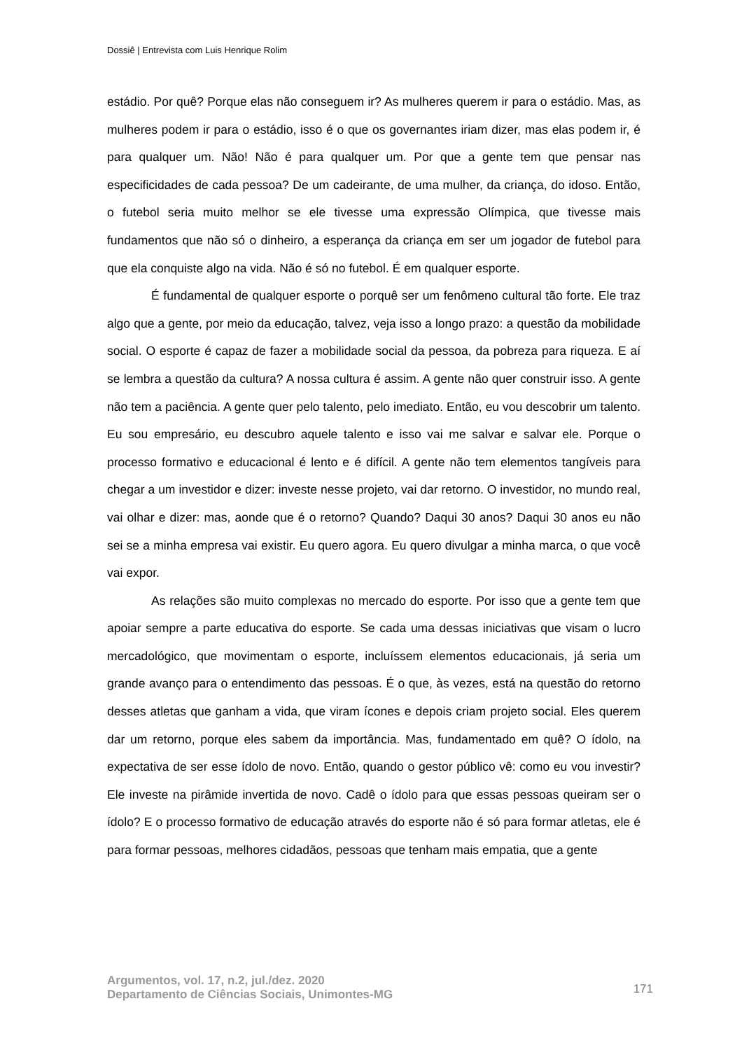Dossiê | Entrevista com Luis Henrique Rolim
estádio. Por quê? Porque elas não conseguem ir? As mulheres querem ir para o estádio. Mas, as mulheres podem ir para o estádio, isso é o que os governantes iriam dizer, mas elas podem ir, é para qualquer um. Não! Não é para qualquer um. Por que a gente tem que pensar nas especificidades de cada pessoa? De um cadeirante, de uma mulher, da criança, do idoso. Então, o futebol seria muito melhor se ele tivesse uma expressão Olímpica, que tivesse mais fundamentos que não só o dinheiro, a esperança da criança em ser um jogador de futebol para que ela conquiste algo na vida. Não é só no futebol. É em qualquer esporte.
É fundamental de qualquer esporte o porquê ser um fenômeno cultural tão forte. Ele traz algo que a gente, por meio da educação, talvez, veja isso a longo prazo: a questão da mobilidade social. O esporte é capaz de fazer a mobilidade social da pessoa, da pobreza para riqueza. E aí se lembra a questão da cultura? A nossa cultura é assim. A gente não quer construir isso. A gente não tem a paciência. A gente quer pelo talento, pelo imediato. Então, eu vou descobrir um talento. Eu sou empresário, eu descubro aquele talento e isso vai me salvar e salvar ele. Porque o processo formativo e educacional é lento e é difícil. A gente não tem elementos tangíveis para chegar a um investidor e dizer: investe nesse projeto, vai dar retorno. O investidor, no mundo real, vai olhar e dizer: mas, aonde que é o retorno? Quando? Daqui 30 anos? Daqui 30 anos eu não sei se a minha empresa vai existir. Eu quero agora. Eu quero divulgar a minha marca, o que você vai expor.
As relações são muito complexas no mercado do esporte. Por isso que a gente tem que apoiar sempre a parte educativa do esporte. Se cada uma dessas iniciativas que visam o lucro mercadológico, que movimentam o esporte, incluíssem elementos educacionais, já seria um grande avanço para o entendimento das pessoas. É o que, às vezes, está na questão do retorno desses atletas que ganham a vida, que viram ícones e depois criam projeto social. Eles querem dar um retorno, porque eles sabem da importância. Mas, fundamentado em quê? O ídolo, na expectativa de ser esse ídolo de novo. Então, quando o gestor público vê: como eu vou investir? Ele investe na pirâmide invertida de novo. Cadê o ídolo para que essas pessoas queiram ser o ídolo? E o processo formativo de educação através do esporte não é só para formar atletas, ele é para formar pessoas, melhores cidadãos, pessoas que tenham mais empatia, que a gente
Argumentos, vol. 17, n.2, jul./dez. 2020
Departamento de Ciências Sociais, Unimontes-MG
171